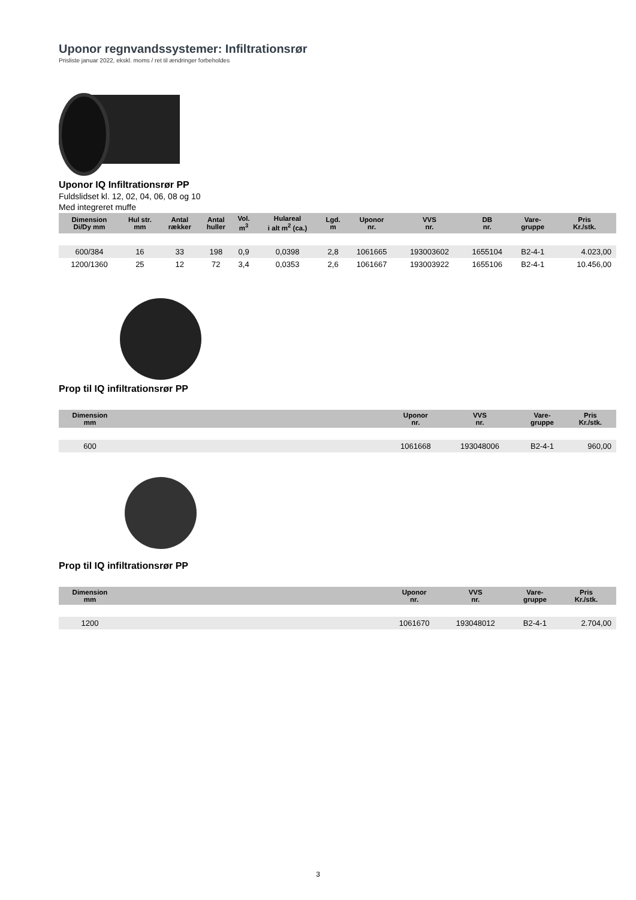Uponor regnvandssystemer: Infiltrationsrør
Prisliste januar 2022, ekskl. moms / ret til ændringer forbeholdes
Uponor IQ Infiltrationsrør PP
Fuldslidset kl. 12, 02, 04, 06, 08 og 10
Med integreret muffe
| Dimension Di/Dy mm | Hul str. mm | Antal rækker | Antal huller | Vol. m<sup>3</sup> | Hulareal i alt m<sup>2</sup> (ca.) | Lgd. m | Uponor nr. | VVS nr. | DB nr. | Vare- gruppe | Pris Kr./stk. |
| --- | --- | --- | --- | --- | --- | --- | --- | --- | --- | --- | --- |
| 600/384 | 16 | 33 | 198 | 0,9 | 0,0398 | 2,8 | 1061665 | 193003602 | 1655104 | B2-4-1 | 4.023,00 |
| 1200/1360 | 25 | 12 | 72 | 3,4 | 0,0353 | 2,6 | 1061667 | 193003922 | 1655106 | B2-4-1 | 10.456,00 |
Prop til IQ infiltrationsrør PP
| Dimension mm | | Uponor nr. | VVS nr. | | Vare- gruppe | Pris Kr./stk. |
| --- | --- | --- | --- | --- | --- | --- |
| 600 | | 1061668 | 193048006 | | B2-4-1 | 960,00 |
Prop til IQ infiltrationsrør PP
| Dimension mm | | Uponor nr. | VVS nr. | | Vare- gruppe | Pris Kr./stk. |
| --- | --- | --- | --- | --- | --- | --- |
| 1200 | | 1061670 | 193048012 | | B2-4-1 | 2.704,00 |
3